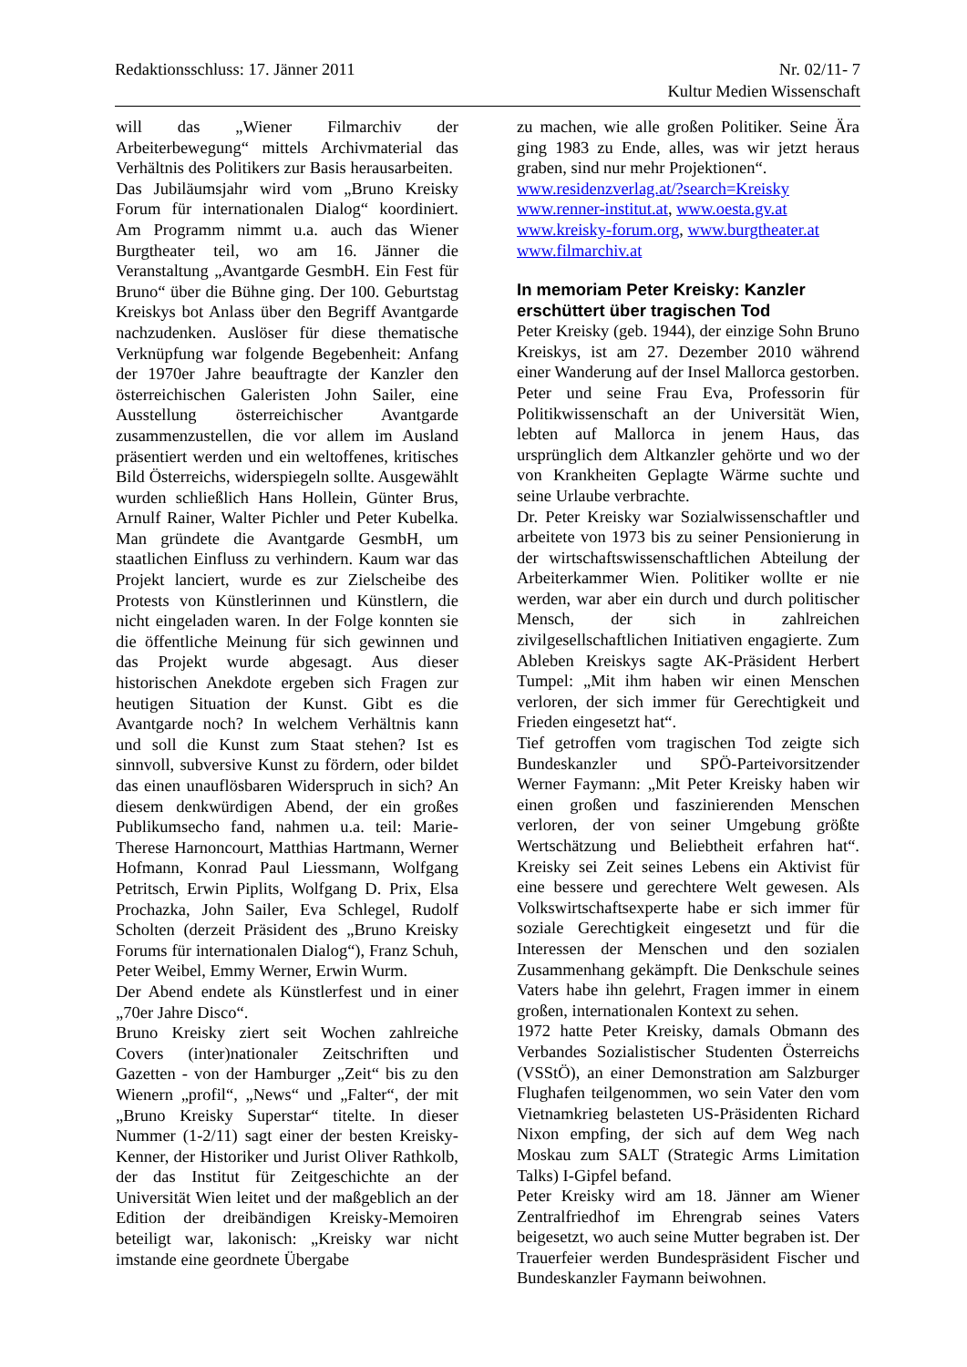Redaktionsschluss: 17. Jänner 2011 Nr. 02/11- 7
Kultur Medien Wissenschaft
will das „Wiener Filmarchiv der Arbeiterbewegung“ mittels Archivmaterial das Verhältnis des Politikers zur Basis herausarbeiten.
Das Jubiläumsjahr wird vom „Bruno Kreisky Forum für internationalen Dialog“ koordiniert. Am Programm nimmt u.a. auch das Wiener Burgtheater teil, wo am 16. Jänner die Veranstaltung „Avantgarde GesmbH. Ein Fest für Bruno“ über die Bühne ging. Der 100. Geburtstag Kreiskys bot Anlass über den Begriff Avantgarde nachzudenken. Auslöser für diese thematische Verknüpfung war folgende Begebenheit: Anfang der 1970er Jahre beauftragte der Kanzler den österreichischen Galeristen John Sailer, eine Ausstellung österreichischer Avantgarde zusammenzustellen, die vor allem im Ausland präsentiert werden und ein weltoffenes, kritisches Bild Österreichs, widerspiegeln sollte. Ausgewählt wurden schließlich Hans Hollein, Günter Brus, Arnulf Rainer, Walter Pichler und Peter Kubelka. Man gründete die Avantgarde GesmbH, um staatlichen Einfluss zu verhindern. Kaum war das Projekt lanciert, wurde es zur Zielscheibe des Protests von Künstlerinnen und Künstlern, die nicht eingeladen waren. In der Folge konnten sie die öffentliche Meinung für sich gewinnen und das Projekt wurde abgesagt. Aus dieser historischen Anekdote ergeben sich Fragen zur heutigen Situation der Kunst. Gibt es die Avantgarde noch? In welchem Verhältnis kann und soll die Kunst zum Staat stehen? Ist es sinnvoll, subversive Kunst zu fördern, oder bildet das einen unauflösbaren Widerspruch in sich? An diesem denkwürdigen Abend, der ein großes Publikumsecho fand, nahmen u.a. teil: Marie-Therese Harnoncourt, Matthias Hartmann, Werner Hofmann, Konrad Paul Liessmann, Wolfgang Petritsch, Erwin Piplits, Wolfgang D. Prix, Elsa Prochazka, John Sailer, Eva Schlegel, Rudolf Scholten (derzeit Präsident des „Bruno Kreisky Forums für internationalen Dialog“), Franz Schuh, Peter Weibel, Emmy Werner, Erwin Wurm.
Der Abend endete als Künstlerfest und in einer „70er Jahre Disco“.
Bruno Kreisky ziert seit Wochen zahlreiche Covers (inter)nationaler Zeitschriften und Gazetten - von der Hamburger „Zeit“ bis zu den Wienern „profil“, „News“ und „Falter“, der mit „Bruno Kreisky Superstar“ titelte. In dieser Nummer (1-2/11) sagt einer der besten Kreisky-Kenner, der Historiker und Jurist Oliver Rathkolb, der das Institut für Zeitgeschichte an der Universität Wien leitet und der maßgeblich an der Edition der dreibändigen Kreisky-Memoiren beteiligt war, lakonisch: „Kreisky war nicht imstande eine geordnete Übergabe
zu machen, wie alle großen Politiker. Seine Ära ging 1983 zu Ende, alles, was wir jetzt heraus graben, sind nur mehr Projektionen“.
www.residenzverlag.at/?search=Kreisky
www.renner-institut.at, www.oesta.gv.at
www.kreisky-forum.org, www.burgtheater.at
www.filmarchiv.at
In memoriam Peter Kreisky: Kanzler erschüttert über tragischen Tod
Peter Kreisky (geb. 1944), der einzige Sohn Bruno Kreiskys, ist am 27. Dezember 2010 während einer Wanderung auf der Insel Mallorca gestorben. Peter und seine Frau Eva, Professorin für Politikwissenschaft an der Universität Wien, lebten auf Mallorca in jenem Haus, das ursprünglich dem Altkanzler gehörte und wo der von Krankheiten Geplagte Wärme suchte und seine Urlaube verbrachte.
Dr. Peter Kreisky war Sozialwissenschaftler und arbeitete von 1973 bis zu seiner Pensionierung in der wirtschaftswissenschaftlichen Abteilung der Arbeiterkammer Wien. Politiker wollte er nie werden, war aber ein durch und durch politischer Mensch, der sich in zahlreichen zivilgesellschaftlichen Initiativen engagierte. Zum Ableben Kreiskys sagte AK-Präsident Herbert Tumpel: „Mit ihm haben wir einen Menschen verloren, der sich immer für Gerechtigkeit und Frieden eingesetzt hat“.
Tief getroffen vom tragischen Tod zeigte sich Bundeskanzler und SPÖ-Parteivorsitzender Werner Faymann: „Mit Peter Kreisky haben wir einen großen und faszinierenden Menschen verloren, der von seiner Umgebung größte Wertschätzung und Beliebtheit erfahren hat“. Kreisky sei Zeit seines Lebens ein Aktivist für eine bessere und gerechtere Welt gewesen. Als Volkswirtschaftsexperte habe er sich immer für soziale Gerechtigkeit eingesetzt und für die Interessen der Menschen und den sozialen Zusammenhang gekämpft. Die Denkschule seines Vaters habe ihn gelehrt, Fragen immer in einem großen, internationalen Kontext zu sehen.
1972 hatte Peter Kreisky, damals Obmann des Verbandes Sozialistischer Studenten Österreichs (VSStÖ), an einer Demonstration am Salzburger Flughafen teilgenommen, wo sein Vater den vom Vietnamkrieg belasteten US-Präsidenten Richard Nixon empfing, der sich auf dem Weg nach Moskau zum SALT (Strategic Arms Limitation Talks) I-Gipfel befand.
Peter Kreisky wird am 18. Jänner am Wiener Zentralfriedhof im Ehrengrab seines Vaters beigesetzt, wo auch seine Mutter begraben ist. Der Trauerfeier werden Bundespräsident Fischer und Bundeskanzler Faymann beiwohnen.